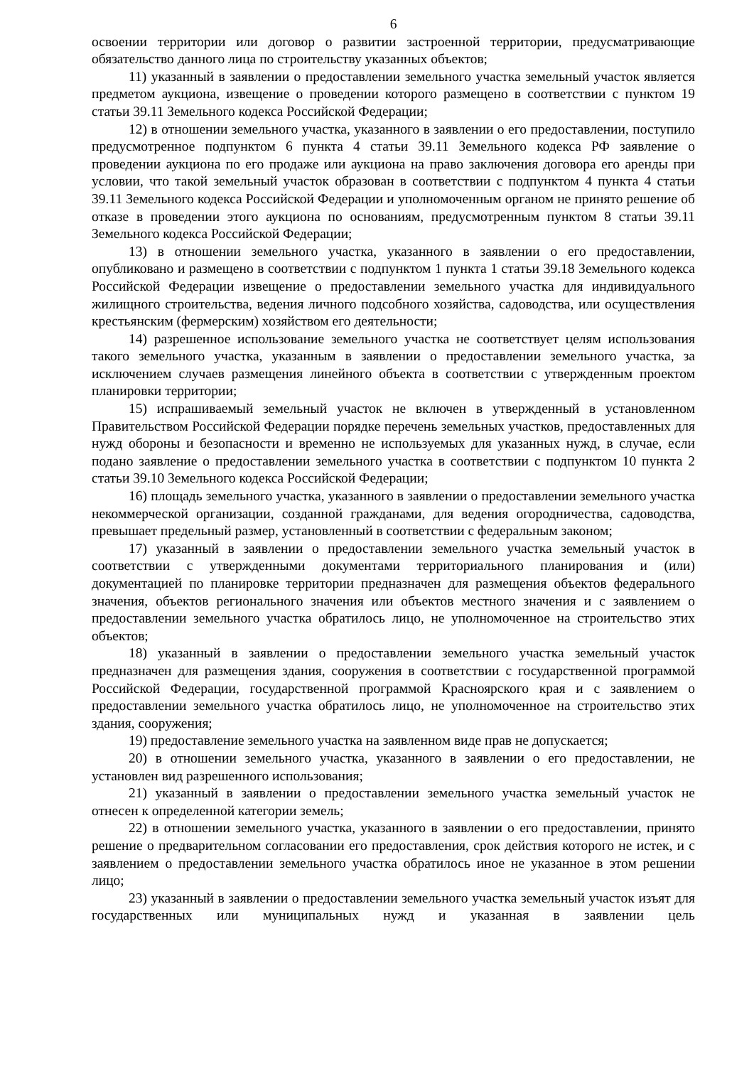6
освоении территории или договор о развитии застроенной территории, предусматривающие обязательство данного лица по строительству указанных объектов;
11) указанный в заявлении о предоставлении земельного участка земельный участок является предметом аукциона, извещение о проведении которого размещено в соответствии с пунктом 19 статьи 39.11 Земельного кодекса Российской Федерации;
12) в отношении земельного участка, указанного в заявлении о его предоставлении, поступило предусмотренное подпунктом 6 пункта 4 статьи 39.11 Земельного кодекса РФ заявление о проведении аукциона по его продаже или аукциона на право заключения договора его аренды при условии, что такой земельный участок образован в соответствии с подпунктом 4 пункта 4 статьи 39.11 Земельного кодекса Российской Федерации и уполномоченным органом не принято решение об отказе в проведении этого аукциона по основаниям, предусмотренным пунктом 8 статьи 39.11 Земельного кодекса Российской Федерации;
13) в отношении земельного участка, указанного в заявлении о его предоставлении, опубликовано и размещено в соответствии с подпунктом 1 пункта 1 статьи 39.18 Земельного кодекса Российской Федерации извещение о предоставлении земельного участка для индивидуального жилищного строительства, ведения личного подсобного хозяйства, садоводства, или осуществления крестьянским (фермерским) хозяйством его деятельности;
14) разрешенное использование земельного участка не соответствует целям использования такого земельного участка, указанным в заявлении о предоставлении земельного участка, за исключением случаев размещения линейного объекта в соответствии с утвержденным проектом планировки территории;
15) испрашиваемый земельный участок не включен в утвержденный в установленном Правительством Российской Федерации порядке перечень земельных участков, предоставленных для нужд обороны и безопасности и временно не используемых для указанных нужд, в случае, если подано заявление о предоставлении земельного участка в соответствии с подпунктом 10 пункта 2 статьи 39.10 Земельного кодекса Российской Федерации;
16) площадь земельного участка, указанного в заявлении о предоставлении земельного участка некоммерческой организации, созданной гражданами, для ведения огородничества, садоводства, превышает предельный размер, установленный в соответствии с федеральным законом;
17) указанный в заявлении о предоставлении земельного участка земельный участок в соответствии с утвержденными документами территориального планирования и (или) документацией по планировке территории предназначен для размещения объектов федерального значения, объектов регионального значения или объектов местного значения и с заявлением о предоставлении земельного участка обратилось лицо, не уполномоченное на строительство этих объектов;
18) указанный в заявлении о предоставлении земельного участка земельный участок предназначен для размещения здания, сооружения в соответствии с государственной программой Российской Федерации, государственной программой Красноярского края и с заявлением о предоставлении земельного участка обратилось лицо, не уполномоченное на строительство этих здания, сооружения;
19) предоставление земельного участка на заявленном виде прав не допускается;
20) в отношении земельного участка, указанного в заявлении о его предоставлении, не установлен вид разрешенного использования;
21) указанный в заявлении о предоставлении земельного участка земельный участок не отнесен к определенной категории земель;
22) в отношении земельного участка, указанного в заявлении о его предоставлении, принято решение о предварительном согласовании его предоставления, срок действия которого не истек, и с заявлением о предоставлении земельного участка обратилось иное не указанное в этом решении лицо;
23) указанный в заявлении о предоставлении земельного участка земельный участок изъят для государственных или муниципальных нужд и указанная в заявлении цель